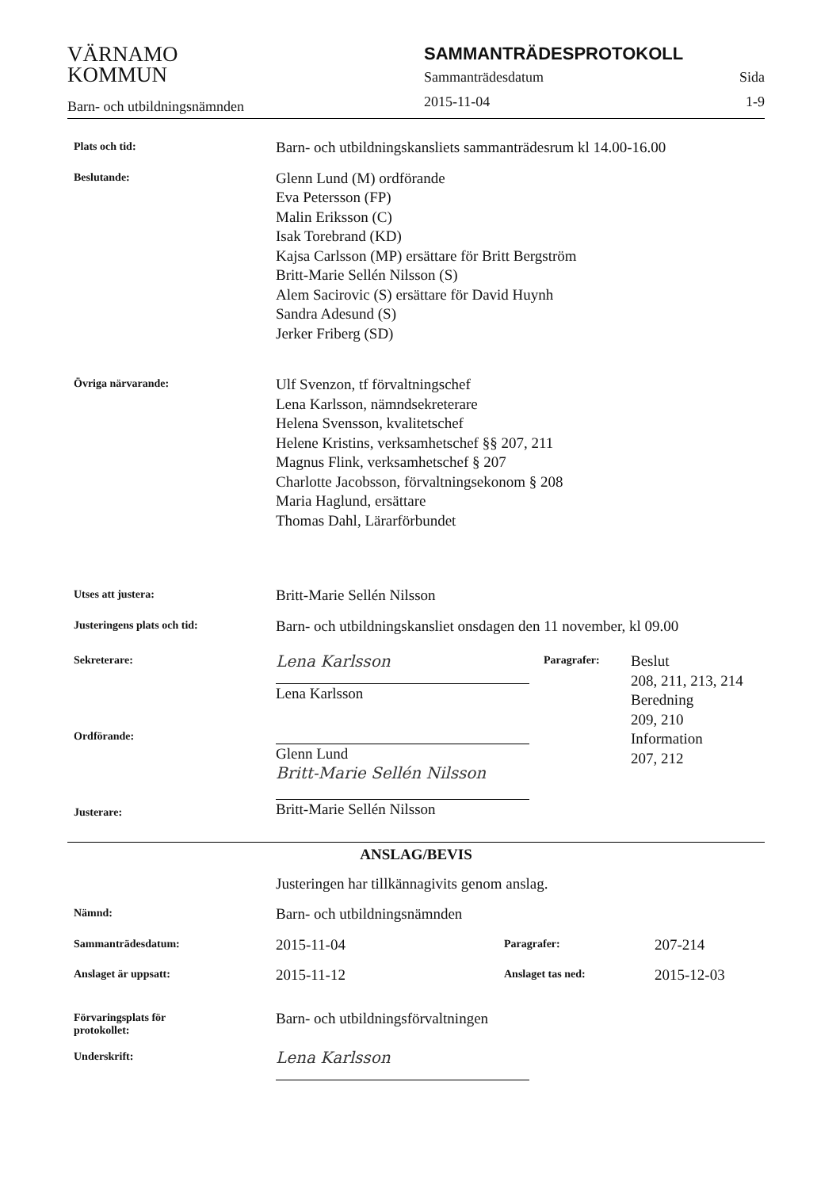VÄRNAMO
KOMMUN
Barn- och utbildningsnämnden
SAMMANTRÄDESPROTOKOLL
Sammanträdesdatum Sida
2015-11-04 1-9
Plats och tid:
Barn- och utbildningskansliets sammanträdesrum kl 14.00-16.00
Beslutande:
Glenn Lund (M) ordförande
Eva Petersson (FP)
Malin Eriksson (C)
Isak Torebrand (KD)
Kajsa Carlsson (MP) ersättare för Britt Bergström
Britt-Marie Sellén Nilsson (S)
Alem Sacirovic (S) ersättare för David Huynh
Sandra Adesund (S)
Jerker Friberg (SD)
Övriga närvarande:
Ulf Svenzon, tf förvaltningschef
Lena Karlsson, nämndsekreterare
Helena Svensson, kvalitetschef
Helene Kristins, verksamhetschef §§ 207, 211
Magnus Flink, verksamhetschef § 207
Charlotte Jacobsson, förvaltningsekonom § 208
Maria Haglund, ersättare
Thomas Dahl, Lärarförbundet
Utses att justera:
Britt-Marie Sellén Nilsson
Justeringens plats och tid:
Barn- och utbildningskansliet onsdagen den 11 november, kl 09.00
Sekreterare:
Ordförande:
Justerare:
Lena Karlsson
Lena Karlsson
Glenn Lund
Britt-Marie Sellén Nilsson
Britt-Marie Sellén Nilsson
Paragrafer:
Beslut
208, 211, 213, 214
Beredning
209, 210
Information
207, 212
ANSLAG/BEVIS
Justeringen har tillkännagivits genom anslag.
Nämnd:
Barn- och utbildningsnämnden
Sammanträdesdatum:
2015-11-04
Paragrafer:
207-214
Anslaget är uppsatt:
2015-11-12
Anslaget tas ned:
2015-12-03
Förvaringsplats för
protokollet:
Barn- och utbildningsförvaltningen
Underskrift:
Lena Karlsson